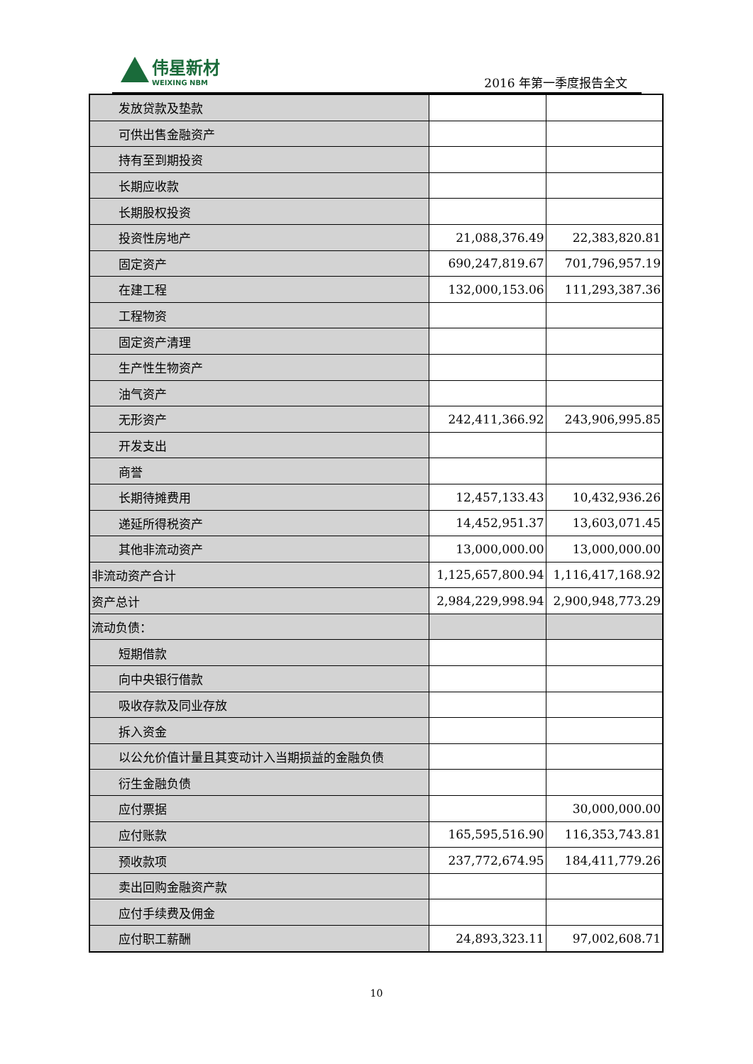伟星新材
WEIXING NBM
2016 年第一季度报告全文
| 发放贷款及垫款 | | |
| 可供出售金融资产 | | |
| 持有至到期投资 | | |
| 长期应收款 | | |
| 长期股权投资 | | |
| 投资性房地产 | 21,088,376.49 | 22,383,820.81 |
| 固定资产 | 690,247,819.67 | 701,796,957.19 |
| 在建工程 | 132,000,153.06 | 111,293,387.36 |
| 工程物资 | | |
| 固定资产清理 | | |
| 生产性生物资产 | | |
| 油气资产 | | |
| 无形资产 | 242,411,366.92 | 243,906,995.85 |
| 开发支出 | | |
| 商誉 | | |
| 长期待摊费用 | 12,457,133.43 | 10,432,936.26 |
| 递延所得税资产 | 14,452,951.37 | 13,603,071.45 |
| 其他非流动资产 | 13,000,000.00 | 13,000,000.00 |
| 非流动资产合计 | 1,125,657,800.94 | 1,116,417,168.92 |
| 资产总计 | 2,984,229,998.94 | 2,900,948,773.29 |
| 流动负债： | | |
| 短期借款 | | |
| 向中央银行借款 | | |
| 吸收存款及同业存放 | | |
| 拆入资金 | | |
| 以公允价值计量且其变动计入当期损益的金融负债 | | |
| 衍生金融负债 | | |
| 应付票据 | | 30,000,000.00 |
| 应付账款 | 165,595,516.90 | 116,353,743.81 |
| 预收款项 | 237,772,674.95 | 184,411,779.26 |
| 卖出回购金融资产款 | | |
| 应付手续费及佣金 | | |
| 应付职工薪酬 | 24,893,323.11 | 97,002,608.71 |
10